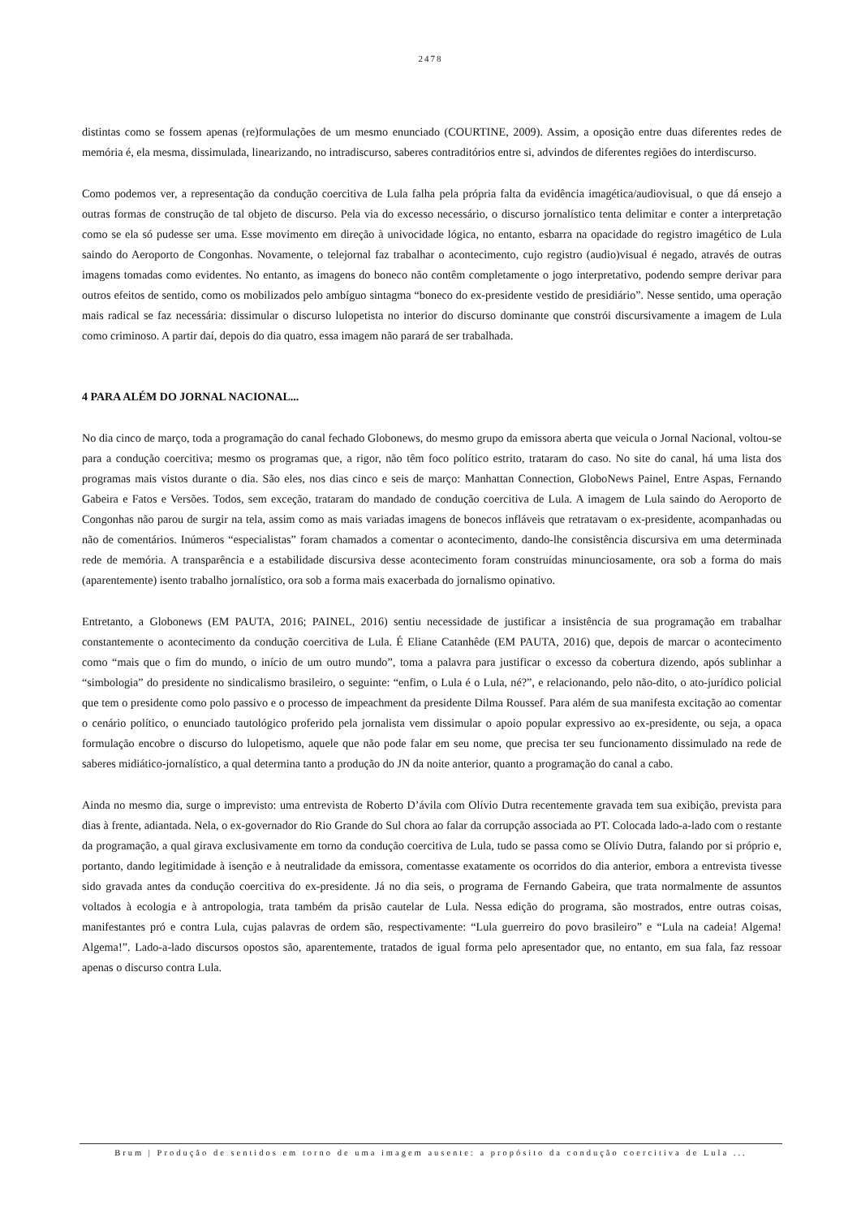2478
distintas como se fossem apenas (re)formulações de um mesmo enunciado (COURTINE, 2009). Assim, a oposição entre duas diferentes redes de memória é, ela mesma, dissimulada, linearizando, no intradiscurso, saberes contraditórios entre si, advindos de diferentes regiões do interdiscurso.
Como podemos ver, a representação da condução coercitiva de Lula falha pela própria falta da evidência imagética/audiovisual, o que dá ensejo a outras formas de construção de tal objeto de discurso. Pela via do excesso necessário, o discurso jornalístico tenta delimitar e conter a interpretação como se ela só pudesse ser uma. Esse movimento em direção à univocidade lógica, no entanto, esbarra na opacidade do registro imagético de Lula saindo do Aeroporto de Congonhas. Novamente, o telejornal faz trabalhar o acontecimento, cujo registro (audio)visual é negado, através de outras imagens tomadas como evidentes. No entanto, as imagens do boneco não contêm completamente o jogo interpretativo, podendo sempre derivar para outros efeitos de sentido, como os mobilizados pelo ambíguo sintagma “boneco do ex-presidente vestido de presidiário”. Nesse sentido, uma operação mais radical se faz necessária: dissimular o discurso lulopetista no interior do discurso dominante que constrói discursivamente a imagem de Lula como criminoso. A partir daí, depois do dia quatro, essa imagem não parará de ser trabalhada.
4 PARA ALÉM DO JORNAL NACIONAL...
No dia cinco de março, toda a programação do canal fechado Globonews, do mesmo grupo da emissora aberta que veicula o Jornal Nacional, voltou-se para a condução coercitiva; mesmo os programas que, a rigor, não têm foco político estrito, trataram do caso. No site do canal, há uma lista dos programas mais vistos durante o dia. São eles, nos dias cinco e seis de março: Manhattan Connection, GloboNews Painel, Entre Aspas, Fernando Gabeira e Fatos e Versões. Todos, sem exceção, trataram do mandado de condução coercitiva de Lula. A imagem de Lula saindo do Aeroporto de Congonhas não parou de surgir na tela, assim como as mais variadas imagens de bonecos infláveis que retratavam o ex-presidente, acompanhadas ou não de comentários. Inúmeros “especialistas” foram chamados a comentar o acontecimento, dando-lhe consistência discursiva em uma determinada rede de memória. A transparência e a estabilidade discursiva desse acontecimento foram construídas minunciosamente, ora sob a forma do mais (aparentemente) isento trabalho jornalístico, ora sob a forma mais exacerbada do jornalismo opinativo.
Entretanto, a Globonews (EM PAUTA, 2016; PAINEL, 2016) sentiu necessidade de justificar a insistência de sua programação em trabalhar constantemente o acontecimento da condução coercitiva de Lula. É Eliane Catanhêde (EM PAUTA, 2016) que, depois de marcar o acontecimento como “mais que o fim do mundo, o início de um outro mundo”, toma a palavra para justificar o excesso da cobertura dizendo, após sublinhar a “simbologia” do presidente no sindicalismo brasileiro, o seguinte: “enfim, o Lula é o Lula, né?”, e relacionando, pelo não-dito, o ato-jurídico policial que tem o presidente como polo passivo e o processo de impeachment da presidente Dilma Roussef. Para além de sua manifesta excitação ao comentar o cenário político, o enunciado tautológico proferido pela jornalista vem dissimular o apoio popular expressivo ao ex-presidente, ou seja, a opaca formulação encobre o discurso do lulopetismo, aquele que não pode falar em seu nome, que precisa ter seu funcionamento dissimulado na rede de saberes midiático-jornalístico, a qual determina tanto a produção do JN da noite anterior, quanto a programação do canal a cabo.
Ainda no mesmo dia, surge o imprevisto: uma entrevista de Roberto D’ávila com Olívio Dutra recentemente gravada tem sua exibição, prevista para dias à frente, adiantada. Nela, o ex-governador do Rio Grande do Sul chora ao falar da corrupção associada ao PT. Colocada lado-a-lado com o restante da programação, a qual girava exclusivamente em torno da condução coercitiva de Lula, tudo se passa como se Olívio Dutra, falando por si próprio e, portanto, dando legitimidade à isenção e à neutralidade da emissora, comentasse exatamente os ocorridos do dia anterior, embora a entrevista tivesse sido gravada antes da condução coercitiva do ex-presidente. Já no dia seis, o programa de Fernando Gabeira, que trata normalmente de assuntos voltados à ecologia e à antropologia, trata também da prisão cautelar de Lula. Nessa edição do programa, são mostrados, entre outras coisas, manifestantes pró e contra Lula, cujas palavras de ordem são, respectivamente: “Lula guerreiro do povo brasileiro” e “Lula na cadeia! Algema! Algema!”. Lado-a-lado discursos opostos são, aparentemente, tratados de igual forma pelo apresentador que, no entanto, em sua fala, faz ressoar apenas o discurso contra Lula.
Brum | Produção de sentidos em torno de uma imagem ausente: a propósito da condução coercitiva de Lula ...